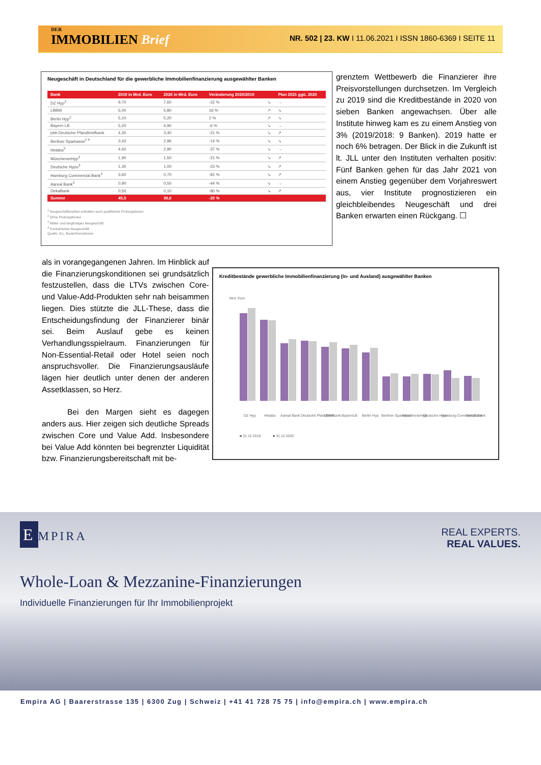DER
IMMOBILIEN Brief
NR. 502 | 23. KW I 11.06.2021 I ISSN 1860-6369 I SEITE 11
Neugeschäft in Deutschland für die gewerbliche Immobilienfinanzierung ausgewählter Banken
| Bank | 2019 in Mrd. Euro | 2020 in Mrd. Euro | Veränderung 2020/2019 | | Plan 2021 ggü. 2020 |
| --- | --- | --- | --- | --- | --- |
| DZ Hyp<sup>3</sup> | 9,70 | 7,60 | -22 % | ↘ | → |
| LBBW | 5,00 | 5,80 | 16 % | ↗ | ↘ |
| Berlin Hyp<sup>2</sup> | 5,10 | 5,20 | 2 % | ↗ | ↘ |
| Bayern LB | 5,20 | 4,90 | -6 % | ↘ | → |
| pbb Deutsche Pfandbriefbank | 4,30 | 3,40 | -21 % | ↘ | ↗ |
| Berliner Sparkasse<sup>2 4</sup> | 3,43 | 2,96 | -14 % | ↘ | ↘ |
| Helaba<sup>3</sup> | 4,60 | 2,90 | -37 % | ↘ | → |
| MünchenerHyp<sup>3</sup> | 1,90 | 1,50 | -21 % | ↘ | ↗ |
| Deutsche Hypo<sup>3</sup> | 1,30 | 1,00 | -23 % | ↘ | ↗ |
| Hamburg Commercial Bank<sup>3</sup> | 3,60 | 0,70 | -81 % | ↘ | ↗ |
| Aareal Bank<sup>3</sup> | 0,90 | 0,50 | -44 % | ↘ | → |
| DekaBank | 0,50 | 0,10 | -80 % | ↘ | ↗ |
| Summe | 45,5 | 36,6 | -20 % | | |
<sup>1</sup> Neugeschäftszahlen enthalten auch qualifizierte Prolongationen
<sup>2</sup> Ohne Prolongationen
<sup>3</sup> Mittel- und langfristiges Neugeschäft
<sup>4</sup> Kontrahiertes Neugeschäft
Quelle: JLL, Bankinformationen
grenztem Wettbewerb die Finanzierer ihre Preisvorstellungen durchsetzen. Im Vergleich zu 2019 sind die Kreditbestände in 2020 von sieben Banken angewachsen. Über alle Institute hinweg kam es zu einem Anstieg von 3% (2019/2018: 9 Banken). 2019 hatte er noch 6% betragen. Der Blick in die Zukunft ist lt. JLL unter den Instituten verhalten positiv: Fünf Banken gehen für das Jahr 2021 von einem Anstieg gegenüber dem Vorjahreswert aus, vier Institute prognostizieren ein gleichbleibendes Neugeschäft und drei Banken erwarten einen Rückgang. ☐
als in vorangegangenen Jahren. Im Hinblick auf die Finanzierungskonditionen sei grundsätzlich festzustellen, dass die LTVs zwischen Core- und Value-Add-Produkten sehr nah beisammen liegen. Dies stützte die JLL-These, dass die Entscheidungsfindung der Finanzierer binär sei. Beim Auslauf gebe es keinen Verhandlungsspielraum. Finanzierungen für Non-Essential-Retail oder Hotel seien noch anspruchsvoller. Die Finanzierungsausläufe lägen hier deutlich unter denen der anderen Assetklassen, so Herz.
Bei den Margen sieht es dagegen anders aus. Hier zeigen sich deutliche Spreads zwischen Core und Value Add. Insbesondere bei Value Add könnten bei begrenzter Liquidität bzw. Finanzierungsbereitschaft mit be-
Kreditbestände gewerbliche Immobilienfinanzierung (In- und Ausland) ausgewählter Banken
Mrd. Euro
DZ Hyp
Helaba
Aareal Bank
Deutsche Pfandbriefbank
LBBW
BayernLB
Berlin Hyp
Berliner Sparkasse
MünchenerHyp
Deutsche Hypo
Hamburg Commercial Bank
DekaBank
■ 31.12.2019
■ 31.12.2020
E MPIRA
REAL EXPERTS.
REAL VALUES.
Whole-Loan & Mezzanine-Finanzierungen
Individuelle Finanzierungen für Ihr Immobilienprojekt
Empira AG | Baarerstrasse 135 | 6300 Zug | Schweiz | +41 41 728 75 75 | info@empira.ch | www.empira.ch